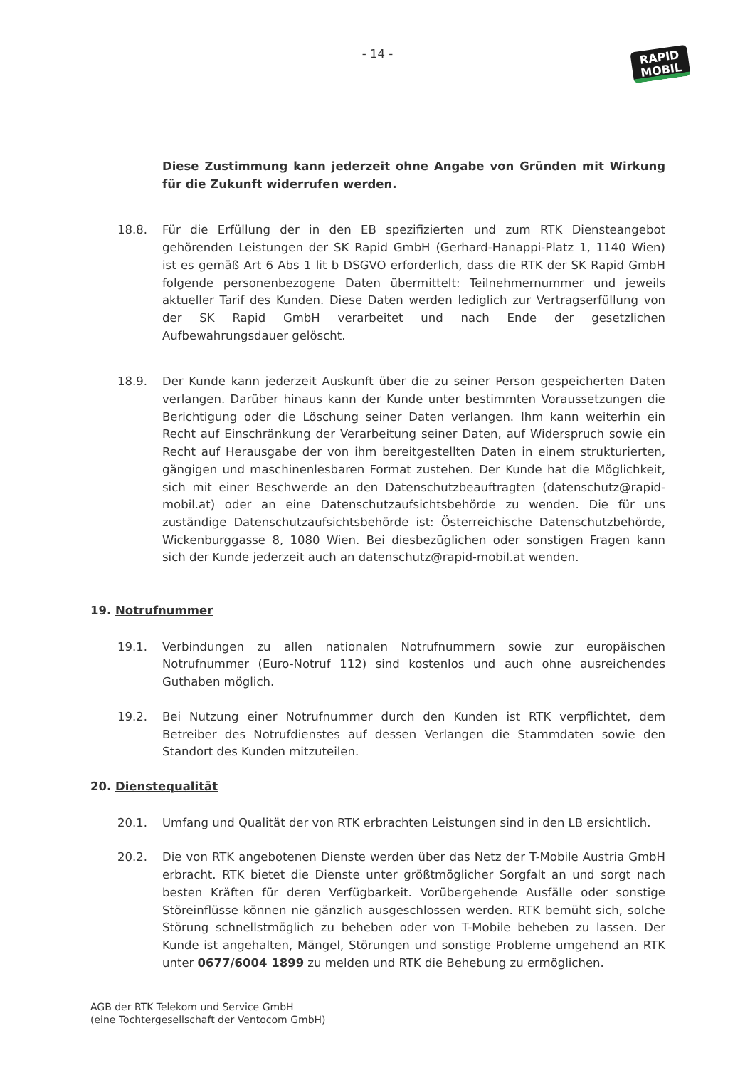- 14 -
RAPID
MOBIL
Diese Zustimmung kann jederzeit ohne Angabe von Gründen mit Wirkung für die Zukunft widerrufen werden.
18.8. Für die Erfüllung der in den EB spezifizierten und zum RTK Diensteangebot gehörenden Leistungen der SK Rapid GmbH (Gerhard-Hanappi-Platz 1, 1140 Wien) ist es gemäß Art 6 Abs 1 lit b DSGVO erforderlich, dass die RTK der SK Rapid GmbH folgende personenbezogene Daten übermittelt: Teilnehmernummer und jeweils aktueller Tarif des Kunden. Diese Daten werden lediglich zur Vertragserfüllung von der SK Rapid GmbH verarbeitet und nach Ende der gesetzlichen Aufbewahrungsdauer gelöscht.
18.9. Der Kunde kann jederzeit Auskunft über die zu seiner Person gespeicherten Daten verlangen. Darüber hinaus kann der Kunde unter bestimmten Voraussetzungen die Berichtigung oder die Löschung seiner Daten verlangen. Ihm kann weiterhin ein Recht auf Einschränkung der Verarbeitung seiner Daten, auf Widerspruch sowie ein Recht auf Herausgabe der von ihm bereitgestellten Daten in einem strukturierten, gängigen und maschinenlesbaren Format zustehen. Der Kunde hat die Möglichkeit, sich mit einer Beschwerde an den Datenschutzbeauftragten (datenschutz@rapid-mobil.at) oder an eine Datenschutzaufsichtsbehörde zu wenden. Die für uns zuständige Datenschutzaufsichtsbehörde ist: Österreichische Datenschutzbehörde, Wickenburggasse 8, 1080 Wien. Bei diesbezüglichen oder sonstigen Fragen kann sich der Kunde jederzeit auch an datenschutz@rapid-mobil.at wenden.
19. Notrufnummer
19.1. Verbindungen zu allen nationalen Notrufnummern sowie zur europäischen Notrufnummer (Euro-Notruf 112) sind kostenlos und auch ohne ausreichendes Guthaben möglich.
19.2. Bei Nutzung einer Notrufnummer durch den Kunden ist RTK verpflichtet, dem Betreiber des Notrufdienstes auf dessen Verlangen die Stammdaten sowie den Standort des Kunden mitzuteilen.
20. Dienstequalität
20.1. Umfang und Qualität der von RTK erbrachten Leistungen sind in den LB ersichtlich.
20.2. Die von RTK angebotenen Dienste werden über das Netz der T-Mobile Austria GmbH erbracht. RTK bietet die Dienste unter größtmöglicher Sorgfalt an und sorgt nach besten Kräften für deren Verfügbarkeit. Vorübergehende Ausfälle oder sonstige Störeinflüsse können nie gänzlich ausgeschlossen werden. RTK bemüht sich, solche Störung schnellstmöglich zu beheben oder von T-Mobile beheben zu lassen. Der Kunde ist angehalten, Mängel, Störungen und sonstige Probleme umgehend an RTK unter 0677/6004 1899 zu melden und RTK die Behebung zu ermöglichen.
AGB der RTK Telekom und Service GmbH
(eine Tochtergesellschaft der Ventocom GmbH)